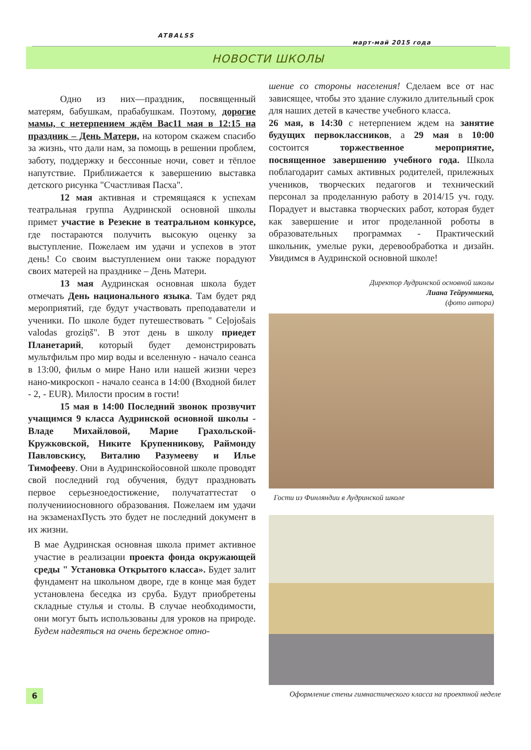ATBALSS
март-май 2015 года
НОВОСТИ ШКОЛЫ
Одно из них—праздник, посвященный матерям, бабушкам, прабабушкам. Поэтому, дорогие мамы, с нетерпением ждём Вас11 мая в 12:15 на праздник – День Матери, на котором скажем спасибо за жизнь, что дали нам, за помощь в решении проблем, заботу, поддержку и бессонные ночи, совет и тёплое напутствие. Приближается к завершению выставка детского рисунка "Счастливая Пасха".
12 мая активная и стремящаяся к успехам театральная группа Аудринской основной школы примет участие в Резекне в театральном конкурсе, где постараются получить высокую оценку за выступление. Пожелаем им удачи и успехов в этот день! Со своим выступлением они также порадуют своих матерей на празднике – День Матери.
13 мая Аудринская основная школа будет отмечать День национального языка. Там будет ряд мероприятий, где будут участвовать преподаватели и ученики. По школе будет путешествовать " Ceļojošais valodas groziņš". В этот день в школу приедет Планетарий, который будет демонстрировать мультфильм про мир воды и вселенную - начало сеанса в 13:00, фильм о мире Нано или нашей жизни через нано-микроскоп - начало сеанса в 14:00 (Входной билет - 2, - EUR). Милости просим в гости!
15 мая в 14:00 Последний звонок прозвучит учащимся 9 класса Аудринской основной школы - Владе Михайловой, Марие Грахольской-Кружковской, Никите Крупенникову, Раймонду Павловскису, Виталию Разумееву и Илье Тимофееву. Они в Аудринскойосовной школе проводят свой последний год обучения, будут праздновать первое серьезноедостижение, получататтестат о полученииосновного образования. Пожелаем им удачи на экзаменахПусть это будет не последний документ в их жизни.
В мае Аудринская основная школа примет активное участие в реализации проекта фонда окружающей среды " Установка Открытого класса». Будет залит фундамент на школьном дворе, где в конце мая будет установлена беседка из сруба. Будут приобретены складные стулья и столы. В случае необходимости, они могут быть использованы для уроков на природе. Будем надеяться на очень бережное отно-
шение со стороны населения! Сделаем все от нас зависящее, чтобы это здание служило длительный срок для наших детей в качестве учебного класса.
26 мая, в 14:30 с нетерпением ждем на занятие будущих первоклассников, а 29 мая в 10:00 состоится торжественное мероприятие, посвященное завершению учебного года. Школа поблагодарит самых активных родителей, прилежных учеников, творческих педагогов и технический персонал за проделанную работу в 2014/15 уч. году. Порадует и выставка творческих работ, которая будет как завершение и итог проделанной роботы в образовательных программах - Практический школьник, умелые руки, деревообработка и дизайн. Увидимся в Аудринской основной школе!
Директор Аудринской основной школы
Лиана Тейрумниека,
(фото автора)
Гости из Финляндии в Аудринской школе
6
Оформление стены гимнастического класса на проектной неделе